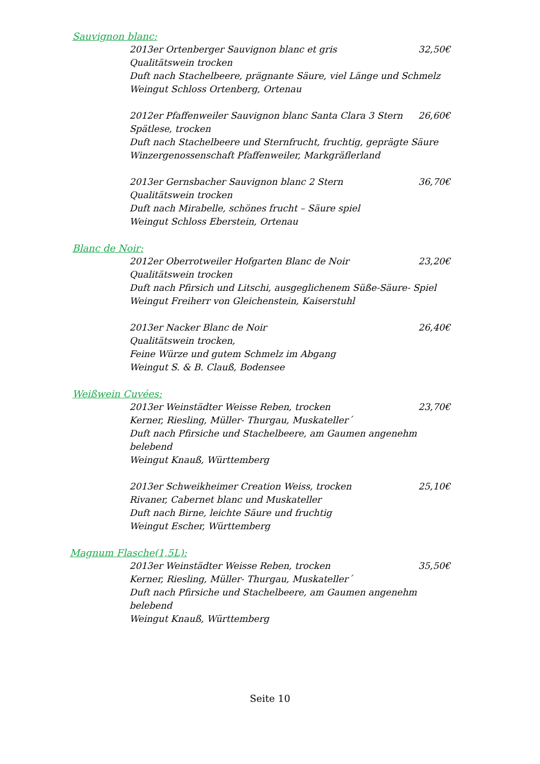Sauvignon blanc:
2013er Ortenberger Sauvignon blanc et gris 32,50€
Qualitätswein trocken
Duft nach Stachelbeere, prägnante Säure, viel Länge und Schmelz
Weingut Schloss Ortenberg, Ortenau
2012er Pfaffenweiler Sauvignon blanc Santa Clara 3 Stern 26,60€
Spätlese, trocken
Duft nach Stachelbeere und Sternfrucht, fruchtig, geprägte Säure
Winzergenossenschaft Pfaffenweiler, Markgräflerland
2013er Gernsbacher Sauvignon blanc 2 Stern 36,70€
Qualitätswein trocken
Duft nach Mirabelle, schönes frucht – Säure spiel
Weingut Schloss Eberstein, Ortenau
Blanc de Noir:
2012er Oberrotweiler Hofgarten Blanc de Noir 23,20€
Qualitätswein trocken
Duft nach Pfirsich und Litschi, ausgeglichenem Süße-Säure- Spiel
Weingut Freiherr von Gleichenstein, Kaiserstuhl
2013er Nacker Blanc de Noir 26,40€
Qualitätswein trocken,
Feine Würze und gutem Schmelz im Abgang
Weingut S. & B. Clauß, Bodensee
Weißwein Cuvées:
2013er Weinstädter Weisse Reben, trocken 23,70€
Kerner, Riesling, Müller- Thurgau, Muskateller´
Duft nach Pfirsiche und Stachelbeere, am Gaumen angenehm belebend
Weingut Knauß, Württemberg
2013er Schweikheimer Creation Weiss, trocken 25,10€
Rivaner, Cabernet blanc und Muskateller
Duft nach Birne, leichte Säure und fruchtig
Weingut Escher, Württemberg
Magnum Flasche(1,5L):
2013er Weinstädter Weisse Reben, trocken 35,50€
Kerner, Riesling, Müller- Thurgau, Muskateller´
Duft nach Pfirsiche und Stachelbeere, am Gaumen angenehm belebend
Weingut Knauß, Württemberg
Seite 10